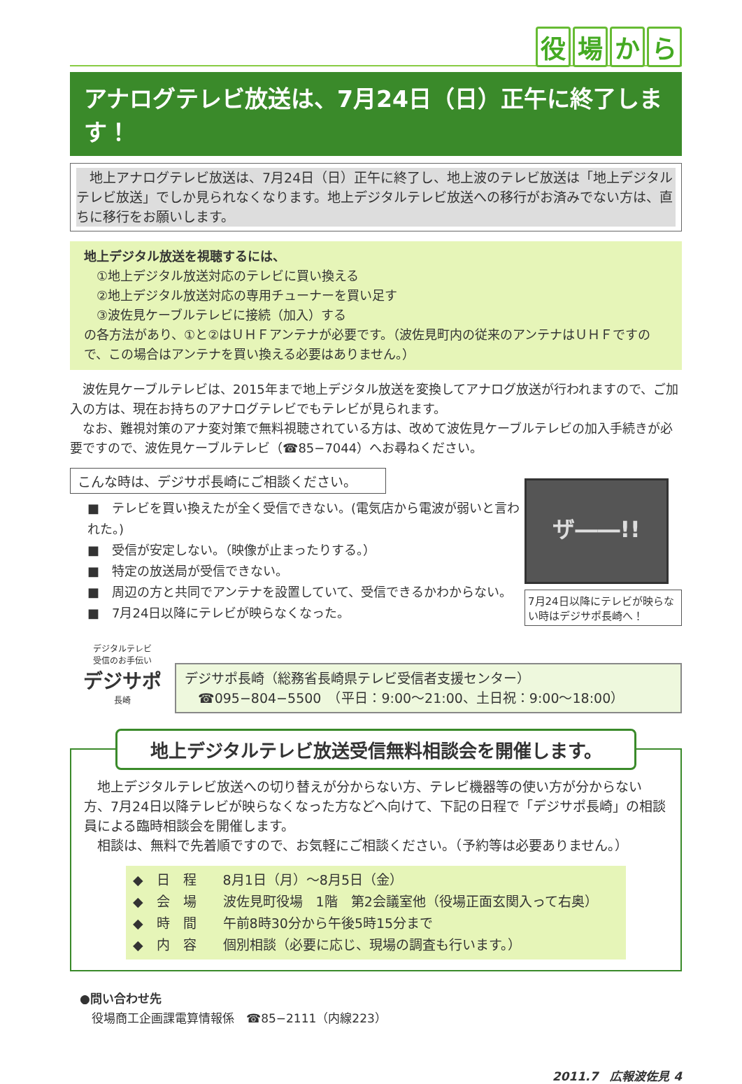役場から
アナログテレビ放送は、7月24日（日）正午に終了します！
　地上アナログテレビ放送は、7月24日（日）正午に終了し、地上波のテレビ放送は「地上デジタルテレビ放送」でしか見られなくなります。地上デジタルテレビ放送への移行がお済みでない方は、直ちに移行をお願いします。
地上デジタル放送を視聴するには、
　①地上デジタル放送対応のテレビに買い換える
　②地上デジタル放送対応の専用チューナーを買い足す
　③波佐見ケーブルテレビに接続（加入）する
の各方法があり、①と②はＵＨＦアンテナが必要です。（波佐見町内の従来のアンテナはＵＨＦですので、この場合はアンテナを買い換える必要はありません。）
　波佐見ケーブルテレビは、2015年まで地上デジタル放送を変換してアナログ放送が行われますので、ご加入の方は、現在お持ちのアナログテレビでもテレビが見られます。
　なお、難視対策のアナ変対策で無料視聴されている方は、改めて波佐見ケーブルテレビの加入手続きが必要ですので、波佐見ケーブルテレビ（☎85−7044）へお尋ねください。
こんな時は、デジサポ長崎にご相談ください。
■　テレビを買い換えたが全く受信できない。(電気店から電波が弱いと言われた。)
■　受信が安定しない。（映像が止まったりする。）
■　特定の放送局が受信できない。
■　周辺の方と共同でアンテナを設置していて、受信できるかわからない。
■　7月24日以降にテレビが映らなくなった。
ザ――!!
7月24日以降にテレビが映らない時はデジサポ長崎へ！
デジタルテレビ
受信のお手伝い
デジサポ
長崎
デジサポ長崎（総務省長崎県テレビ受信者支援センター）
　☎095−804−5500　（平日：9:00〜21:00、土日祝：9:00〜18:00）
地上デジタルテレビ放送受信無料相談会を開催します。
　地上デジタルテレビ放送への切り替えが分からない方、テレビ機器等の使い方が分からない方、7月24日以降テレビが映らなくなった方などへ向けて、下記の日程で「デジサポ長崎」の相談員による臨時相談会を開催します。
　相談は、無料で先着順ですので、お気軽にご相談ください。（予約等は必要ありません。）
◆　日　程　　8月1日（月）〜8月5日（金）
◆　会　場　　波佐見町役場　1階　第2会議室他（役場正面玄関入って右奥）
◆　時　間　　午前8時30分から午後5時15分まで
◆　内　容　　個別相談（必要に応じ、現場の調査も行います。）
●問い合わせ先
　役場商工企画課電算情報係　☎85−2111（内線223）
2011.7　広報波佐見 4